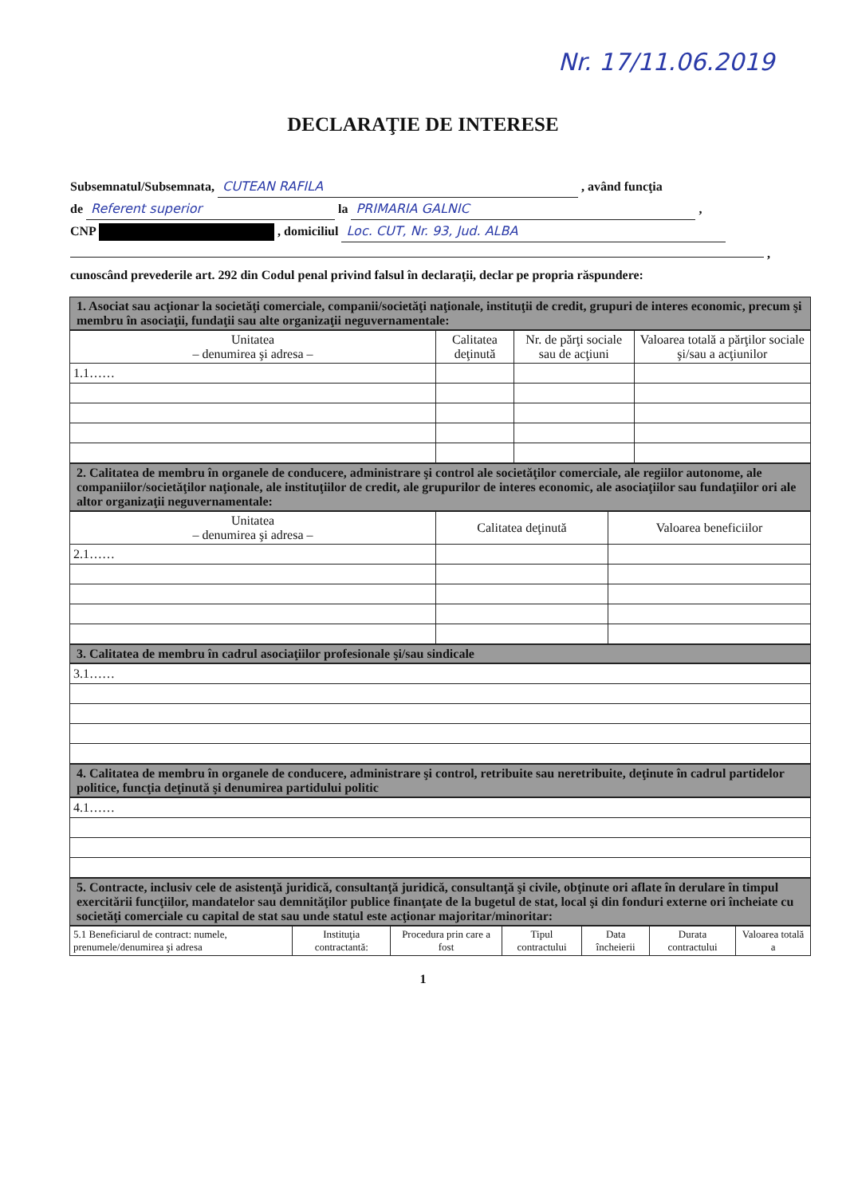Nr. 17/11.06.2019
DECLARAŢIE DE INTERESE
Subsemnatul/Subsemnata, CUTEAN RAFILA , având funcţia
de Referent superior la PRIMARIA GALNIC ,
CNP , domiciliul Loc. CUT, Nr. 93, Jud. ALBA
,
cunoscând prevederile art. 292 din Codul penal privind falsul în declaraţii, declar pe propria răspundere:
1. Asociat sau acţionar la societăţi comerciale, companii/societăţi naţionale, instituţii de credit, grupuri de interes economic, precum şi membru în asociaţii, fundaţii sau alte organizaţii neguvernamentale:
| Unitatea – denumirea şi adresa – | Calitatea deţinută | Nr. de părţi sociale sau de acţiuni | Valoarea totală a părţilor sociale şi/sau a acţiunilor |
| --- | --- | --- | --- |
| 1.1…… | | | |
2. Calitatea de membru în organele de conducere, administrare şi control ale societăţilor comerciale, ale regiilor autonome, ale companiilor/societăţilor naţionale, ale instituţiilor de credit, ale grupurilor de interes economic, ale asociaţiilor sau fundaţiilor ori ale altor organizaţii neguvernamentale:
| Unitatea – denumirea şi adresa – | Calitatea deţinută | Valoarea beneficiilor |
| --- | --- | --- |
| 2.1…… | | |
3. Calitatea de membru în cadrul asociaţiilor profesionale şi/sau sindicale
| 3.1…… |
4. Calitatea de membru în organele de conducere, administrare şi control, retribuite sau neretribuite, deţinute în cadrul partidelor politice, funcţia deţinută şi denumirea partidului politic
| 4.1…… |
5. Contracte, inclusiv cele de asistenţă juridică, consultanţă juridică, consultanţă şi civile, obţinute ori aflate în derulare în timpul exercitării funcţiilor, mandatelor sau demnităţilor publice finanţate de la bugetul de stat, local şi din fonduri externe ori încheiate cu societăţi comerciale cu capital de stat sau unde statul este acţionar majoritar/minoritar:
| 5.1 Beneficiarul de contract: numele, prenumele/denumirea şi adresa | Instituţia contractantă: | Procedura prin care a fost | Tipul contractului | Data încheierii | Durata contractului | Valoarea totală a |
| --- | --- | --- | --- | --- | --- | --- |
1